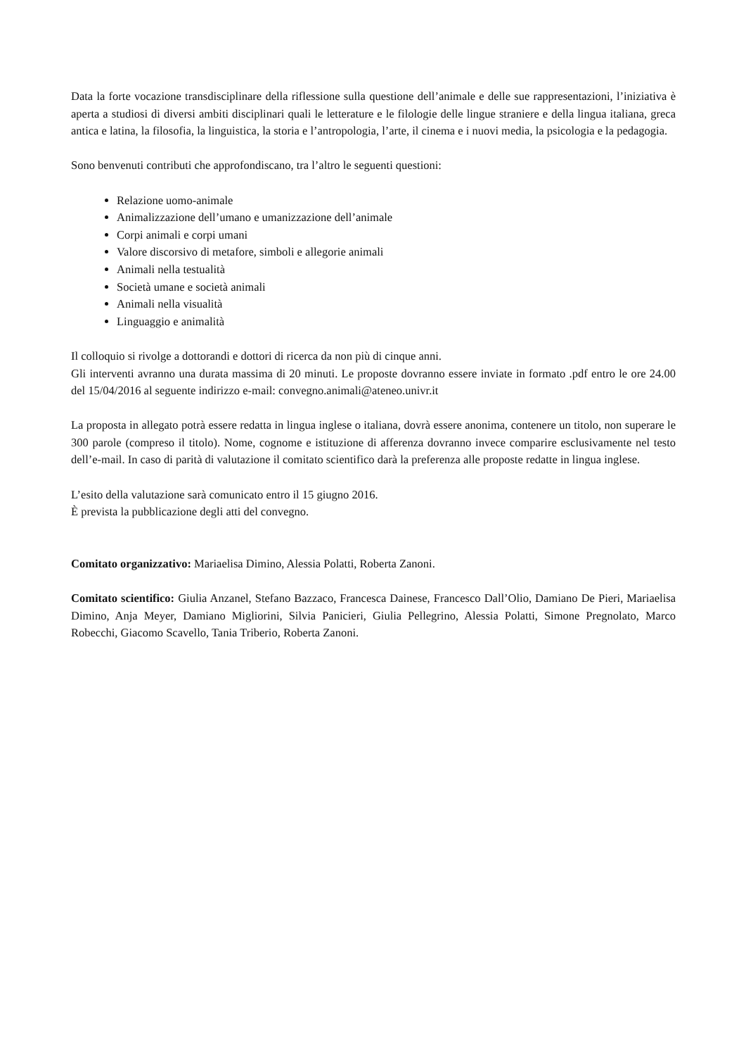Data la forte vocazione transdisciplinare della riflessione sulla questione dell’animale e delle sue rappresentazioni, l’iniziativa è aperta a studiosi di diversi ambiti disciplinari quali le letterature e le filologie delle lingue straniere e della lingua italiana, greca antica e latina, la filosofia, la linguistica, la storia e l’antropologia, l’arte, il cinema e i nuovi media, la psicologia e la pedagogia.
Sono benvenuti contributi che approfondiscano, tra l’altro le seguenti questioni:
Relazione uomo-animale
Animalizzazione dell’umano e umanizzazione dell’animale
Corpi animali e corpi umani
Valore discorsivo di metafore, simboli e allegorie animali
Animali nella testualità
Società umane e società animali
Animali nella visualità
Linguaggio e animalità
Il colloquio si rivolge a dottorandi e dottori di ricerca da non più di cinque anni.
Gli interventi avranno una durata massima di 20 minuti. Le proposte dovranno essere inviate in formato .pdf entro le ore 24.00 del 15/04/2016 al seguente indirizzo e-mail: convegno.animali@ateneo.univr.it
La proposta in allegato potrà essere redatta in lingua inglese o italiana, dovrà essere anonima, contenere un titolo, non superare le 300 parole (compreso il titolo). Nome, cognome e istituzione di afferenza dovranno invece comparire esclusivamente nel testo dell’e-mail. In caso di parità di valutazione il comitato scientifico darà la preferenza alle proposte redatte in lingua inglese.
L’esito della valutazione sarà comunicato entro il 15 giugno 2016.
È prevista la pubblicazione degli atti del convegno.
Comitato organizzativo: Mariaelisa Dimino, Alessia Polatti, Roberta Zanoni.
Comitato scientifico: Giulia Anzanel, Stefano Bazzaco, Francesca Dainese, Francesco Dall’Olio, Damiano De Pieri, Mariaelisa Dimino, Anja Meyer, Damiano Migliorini, Silvia Panicieri, Giulia Pellegrino, Alessia Polatti, Simone Pregnolato, Marco Robecchi, Giacomo Scavello, Tania Triberio, Roberta Zanoni.